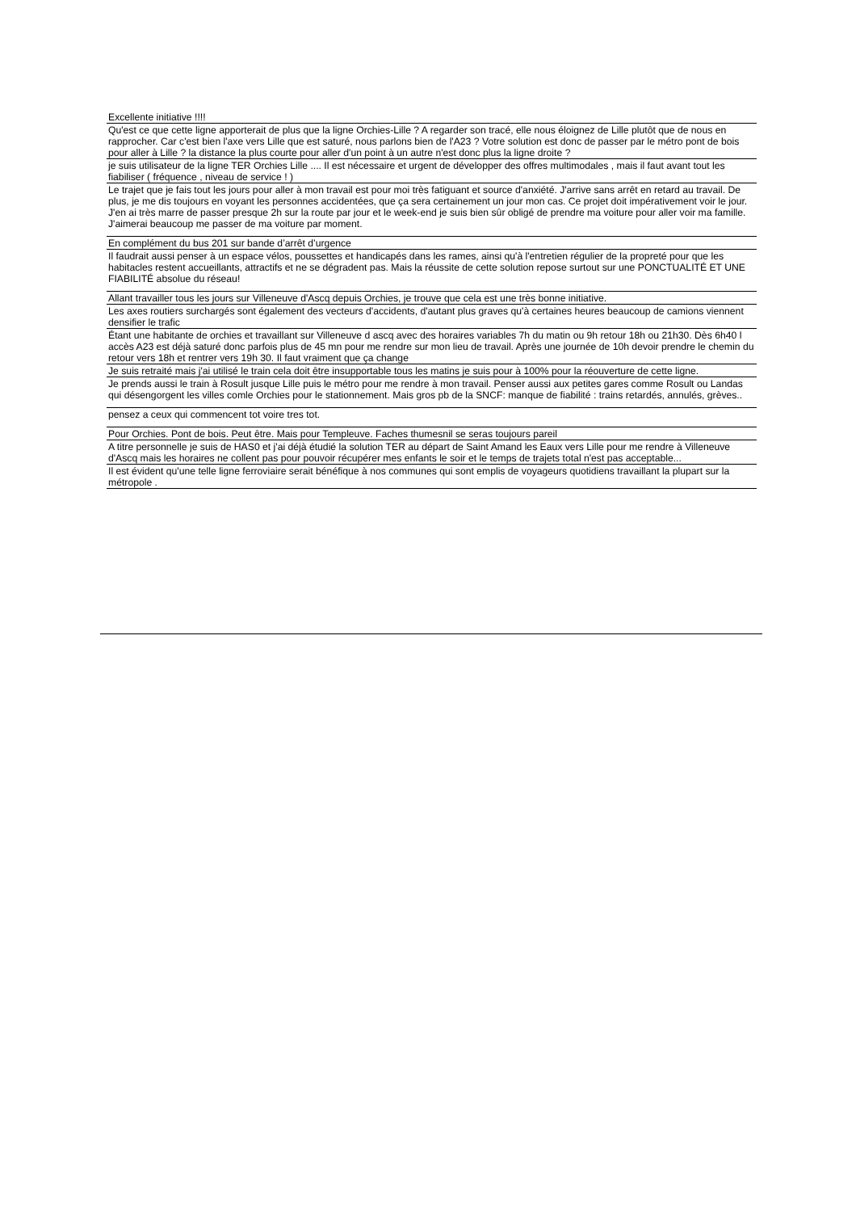| Excellente initiative !!!! |
| Qu'est ce que cette ligne apporterait de plus que la ligne Orchies-Lille ? A regarder son tracé, elle nous éloignez de Lille plutôt que de nous en rapprocher. Car c'est bien l'axe vers Lille que est saturé, nous parlons bien de l'A23 ? Votre solution est donc de passer par le métro pont de bois pour aller à Lille ? la distance la plus courte pour aller d'un point à un autre n'est donc plus la ligne droite ? |
| je suis utilisateur de la ligne TER Orchies Lille .... Il est nécessaire et urgent de développer des offres multimodales , mais il faut avant tout les fiabiliser ( fréquence , niveau de service ! ) |
| Le trajet que je fais tout les jours pour aller à mon travail est pour moi très fatiguant et source d'anxiété. J'arrive sans arrêt en retard au travail. De plus, je me dis toujours en voyant les personnes accidentées, que ça sera certainement un jour mon cas. Ce projet doit impérativement voir le jour. J'en ai très marre de passer presque 2h sur la route par jour et le week-end je suis bien sûr obligé de prendre ma voiture pour aller voir ma famille. J'aimerai beaucoup me passer de ma voiture par moment. |
| En complément du bus 201 sur bande d’arrêt d’urgence |
| Il faudrait aussi penser à un espace vélos, poussettes et handicapés dans les rames, ainsi qu'à l'entretien régulier de la propreté pour que les habitacles restent accueillants, attractifs et ne se dégradent pas. Mais la réussite de cette solution repose surtout sur une PONCTUALITÉ ET UNE FIABILITÉ absolue du réseau! |
| Allant travailler tous les jours sur Villeneuve d'Ascq depuis Orchies, je trouve que cela est une très bonne initiative. |
| Les axes routiers surchargés sont également des vecteurs d'accidents, d'autant plus graves qu'à certaines heures beaucoup de camions viennent densifier le trafic |
| Étant une habitante de orchies et travaillant sur Villeneuve d ascq avec des horaires variables 7h du matin ou 9h retour 18h ou 21h30. Dès 6h40 l accès A23 est déjà saturé donc parfois plus de 45 mn pour me rendre sur mon lieu de travail. Après une journée de 10h devoir prendre le chemin du retour vers 18h et rentrer vers 19h 30. Il faut vraiment que ça change |
| Je suis retraité mais j'ai utilisé le train cela doit être insupportable tous les matins je suis pour à 100% pour la réouverture de cette ligne. |
| Je prends aussi le train à Rosult jusque Lille puis le métro pour me rendre à mon travail. Penser aussi aux petites gares comme Rosult ou Landas qui désengorgent les villes comle Orchies pour le stationnement. Mais gros pb de la SNCF: manque de fiabilité : trains retardés, annulés, grèves.. |
| pensez a ceux qui commencent tot voire tres tot. |
| Pour Orchies. Pont de bois. Peut être. Mais pour Templeuve. Faches thumesnil se seras toujours pareil |
| A titre personnelle je suis de HAS0 et j'ai déjà étudié la solution TER au départ de Saint Amand les Eaux vers Lille pour me rendre à Villeneuve d'Ascq mais les horaires ne collent pas pour pouvoir récupérer mes enfants le soir et le temps de trajets total n'est pas acceptable... |
| Il est évident qu'une telle ligne ferroviaire serait bénéfique à nos communes qui sont emplis de voyageurs quotidiens travaillant la plupart sur la métropole . |